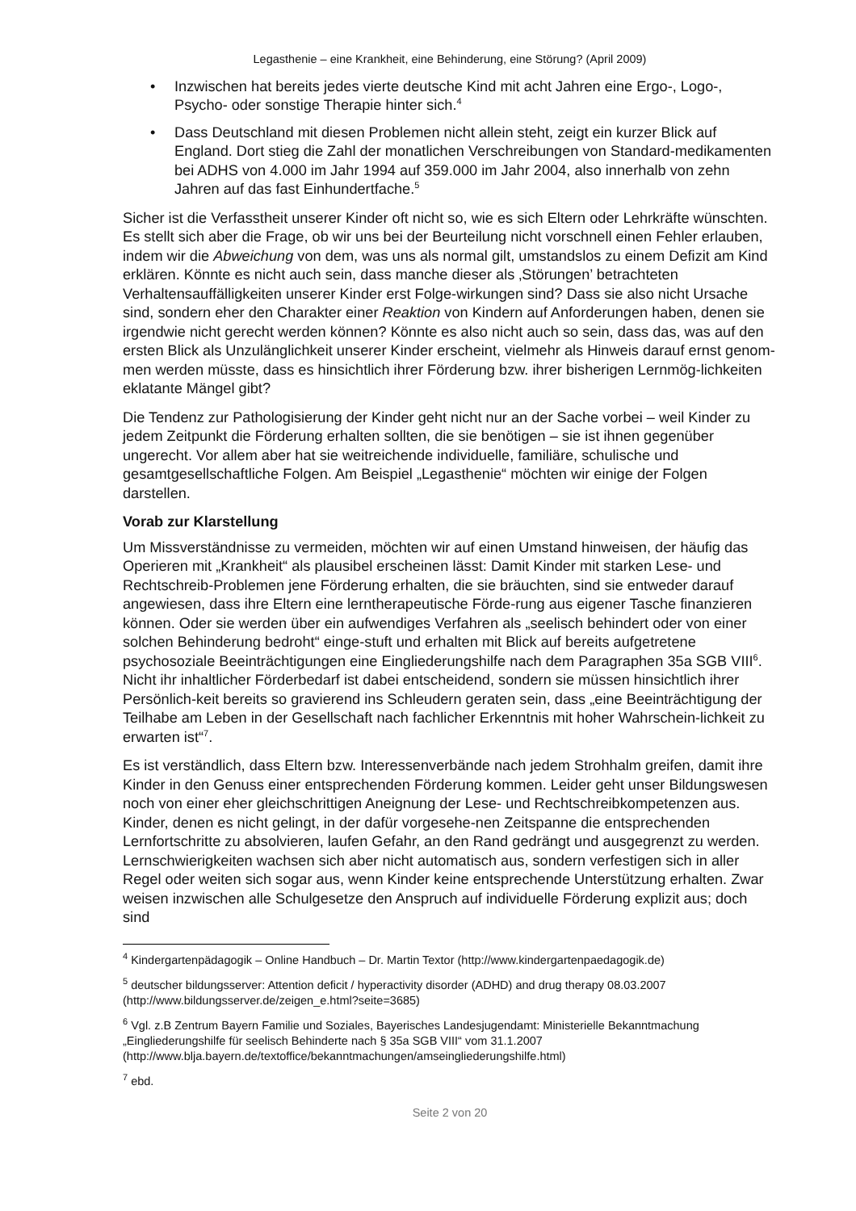Legasthenie – eine Krankheit, eine Behinderung, eine Störung? (April 2009)
• Inzwischen hat bereits jedes vierte deutsche Kind mit acht Jahren eine Ergo-, Logo-, Psycho- oder sonstige Therapie hinter sich.<sup>4</sup>
• Dass Deutschland mit diesen Problemen nicht allein steht, zeigt ein kurzer Blick auf England. Dort stieg die Zahl der monatlichen Verschreibungen von Standard-medikamenten bei ADHS von 4.000 im Jahr 1994 auf 359.000 im Jahr 2004, also innerhalb von zehn Jahren auf das fast Einhundertfache.<sup>5</sup>
Sicher ist die Verfasstheit unserer Kinder oft nicht so, wie es sich Eltern oder Lehrkräfte wünschten. Es stellt sich aber die Frage, ob wir uns bei der Beurteilung nicht vorschnell einen Fehler erlauben, indem wir die Abweichung von dem, was uns als normal gilt, umstandslos zu einem Defizit am Kind erklären. Könnte es nicht auch sein, dass manche dieser als ‚Störungen’ betrachteten Verhaltensauffälligkeiten unserer Kinder erst Folge-wirkungen sind? Dass sie also nicht Ursache sind, sondern eher den Charakter einer Reaktion von Kindern auf Anforderungen haben, denen sie irgendwie nicht gerecht werden können? Könnte es also nicht auch so sein, dass das, was auf den ersten Blick als Unzulänglichkeit unserer Kinder erscheint, vielmehr als Hinweis darauf ernst genom-men werden müsste, dass es hinsichtlich ihrer Förderung bzw. ihrer bisherigen Lernmög-lichkeiten eklatante Mängel gibt?
Die Tendenz zur Pathologisierung der Kinder geht nicht nur an der Sache vorbei – weil Kinder zu jedem Zeitpunkt die Förderung erhalten sollten, die sie benötigen – sie ist ihnen gegenüber ungerecht. Vor allem aber hat sie weitreichende individuelle, familiäre, schulische und gesamtgesellschaftliche Folgen. Am Beispiel „Legasthenie“ möchten wir einige der Folgen darstellen.
Vorab zur Klarstellung
Um Missverständnisse zu vermeiden, möchten wir auf einen Umstand hinweisen, der häufig das Operieren mit „Krankheit“ als plausibel erscheinen lässt: Damit Kinder mit starken Lese- und Rechtschreib-Problemen jene Förderung erhalten, die sie bräuchten, sind sie entweder darauf angewiesen, dass ihre Eltern eine lerntherapeutische Förde-rung aus eigener Tasche finanzieren können. Oder sie werden über ein aufwendiges Verfahren als „seelisch behindert oder von einer solchen Behinderung bedroht“ einge-stuft und erhalten mit Blick auf bereits aufgetretene psychosoziale Beeinträchtigungen eine Eingliederungshilfe nach dem Paragraphen 35a SGB VIII<sup>6</sup>. Nicht ihr inhaltlicher Förderbedarf ist dabei entscheidend, sondern sie müssen hinsichtlich ihrer Persönlich-keit bereits so gravierend ins Schleudern geraten sein, dass „eine Beeinträchtigung der Teilhabe am Leben in der Gesellschaft nach fachlicher Erkenntnis mit hoher Wahrschein-lichkeit zu erwarten ist“<sup>7</sup>.
Es ist verständlich, dass Eltern bzw. Interessenverbände nach jedem Strohhalm greifen, damit ihre Kinder in den Genuss einer entsprechenden Förderung kommen. Leider geht unser Bildungswesen noch von einer eher gleichschrittigen Aneignung der Lese- und Rechtschreibkompetenzen aus. Kinder, denen es nicht gelingt, in der dafür vorgesehe-nen Zeitspanne die entsprechenden Lernfortschritte zu absolvieren, laufen Gefahr, an den Rand gedrängt und ausgegrenzt zu werden. Lernschwierigkeiten wachsen sich aber nicht automatisch aus, sondern verfestigen sich in aller Regel oder weiten sich sogar aus, wenn Kinder keine entsprechende Unterstützung erhalten. Zwar weisen inzwischen alle Schulgesetze den Anspruch auf individuelle Förderung explizit aus; doch sind
<sup>4</sup> Kindergartenpädagogik – Online Handbuch – Dr. Martin Textor (http://www.kindergartenpaedagogik.de)
<sup>5</sup> deutscher bildungsserver: Attention deficit / hyperactivity disorder (ADHD) and drug therapy 08.03.2007 (http://www.bildungsserver.de/zeigen_e.html?seite=3685)
<sup>6</sup> Vgl. z.B Zentrum Bayern Familie und Soziales, Bayerisches Landesjugendamt: Ministerielle Bekanntmachung „Eingliederungshilfe für seelisch Behinderte nach § 35a SGB VIII“ vom 31.1.2007 (http://www.blja.bayern.de/textoffice/bekanntmachungen/amseingliederungshilfe.html)
<sup>7</sup> ebd.
Seite 2 von 20